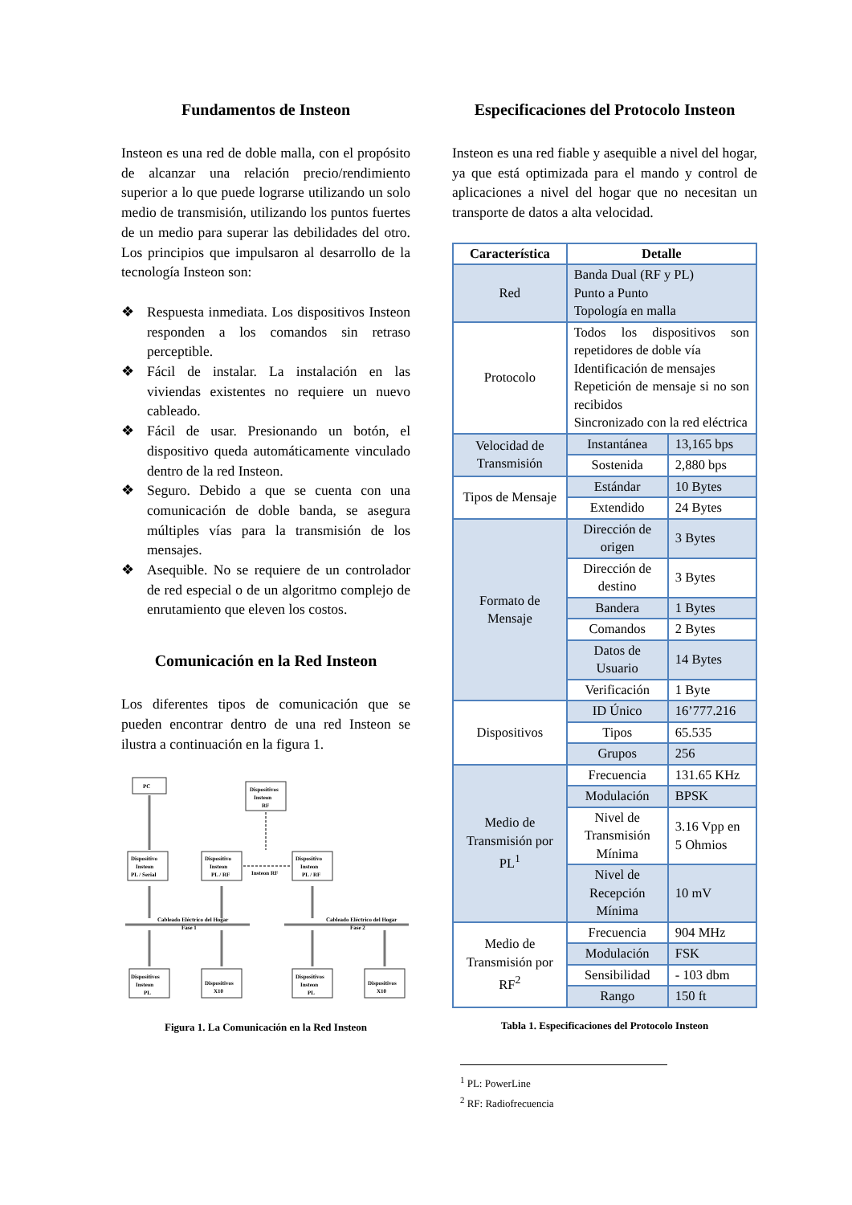Fundamentos de Insteon
Insteon es una red de doble malla, con el propósito de alcanzar una relación precio/rendimiento superior a lo que puede lograrse utilizando un solo medio de transmisión, utilizando los puntos fuertes de un medio para superar las debilidades del otro. Los principios que impulsaron al desarrollo de la tecnología Insteon son:
❖ Respuesta inmediata. Los dispositivos Insteon responden a los comandos sin retraso perceptible.
❖ Fácil de instalar. La instalación en las viviendas existentes no requiere un nuevo cableado.
❖ Fácil de usar. Presionando un botón, el dispositivo queda automáticamente vinculado dentro de la red Insteon.
❖ Seguro. Debido a que se cuenta con una comunicación de doble banda, se asegura múltiples vías para la transmisión de los mensajes.
❖ Asequible. No se requiere de un controlador de red especial o de un algoritmo complejo de enrutamiento que eleven los costos.
Comunicación en la Red Insteon
Los diferentes tipos de comunicación que se pueden encontrar dentro de una red Insteon se ilustra a continuación en la figura 1.
PC
Dispositivos
Insteon
RF
Dispositivo
Insteon
PL / Serial
Dispositivo
Insteon
PL / RF
Dispositivo
Insteon
PL / RF
Insteon RF
Cableado Eléctrico del Hogar
Fase 1
Cableado Eléctrico del Hogar
Fase 2
Dispositivos
Insteon
PL
Dispositivos
X10
Dispositivos
Insteon
PL
Dispositivos
X10
Figura 1. La Comunicación en la Red Insteon
Especificaciones del Protocolo Insteon
Insteon es una red fiable y asequible a nivel del hogar, ya que está optimizada para el mando y control de aplicaciones a nivel del hogar que no necesitan un transporte de datos a alta velocidad.
| Característica | Detalle | |
| --- | --- | --- |
| Red | Banda Dual (RF y PL) Punto a Punto Topología en malla | |
| Protocolo | Todos los dispositivos son repetidores de doble vía Identificación de mensajes Repetición de mensaje si no son recibidos Sincronizado con la red eléctrica | |
| Velocidad de Transmisión | Instantánea | 13,165 bps |
| | Sostenida | 2,880 bps |
| Tipos de Mensaje | Estándar | 10 Bytes |
| | Extendido | 24 Bytes |
| Formato de Mensaje | Dirección de origen | 3 Bytes |
| | Dirección de destino | 3 Bytes |
| | Bandera | 1 Bytes |
| | Comandos | 2 Bytes |
| | Datos de Usuario | 14 Bytes |
| | Verificación | 1 Byte |
| Dispositivos | ID Único | 16’777.216 |
| | Tipos | 65.535 |
| | Grupos | 256 |
| Medio de Transmisión por PL<sup>1</sup> | Frecuencia | 131.65 KHz |
| | Modulación | BPSK |
| | Nivel de Transmisión Mínima | 3.16 Vpp en 5 Ohmios |
| | Nivel de Recepción Mínima | 10 mV |
| Medio de Transmisión por RF<sup>2</sup> | Frecuencia | 904 MHz |
| | Modulación | FSK |
| | Sensibilidad | - 103 dbm |
| | Rango | 150 ft |
Tabla 1. Especificaciones del Protocolo Insteon
<sup>1</sup> PL: PowerLine
<sup>2</sup> RF: Radiofrecuencia